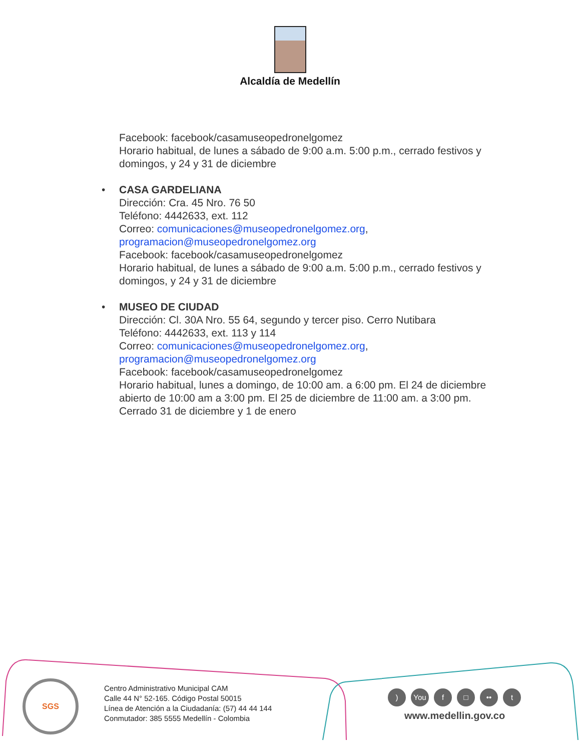Alcaldía de Medellín
Facebook: facebook/casamuseopedronelgomez
Horario habitual, de lunes a sábado de 9:00 a.m. 5:00 p.m., cerrado festivos y domingos, y 24 y 31 de diciembre
• CASA GARDELIANA
Dirección: Cra. 45 Nro. 76 50
Teléfono: 4442633, ext. 112
Correo: comunicaciones@museopedronelgomez.org, programacion@museopedronelgomez.org
Facebook: facebook/casamuseopedronelgomez
Horario habitual, de lunes a sábado de 9:00 a.m. 5:00 p.m., cerrado festivos y domingos, y 24 y 31 de diciembre
• MUSEO DE CIUDAD
Dirección: Cl. 30A Nro. 55 64, segundo y tercer piso. Cerro Nutibara
Teléfono: 4442633, ext. 113 y 114
Correo: comunicaciones@museopedronelgomez.org, programacion@museopedronelgomez.org
Facebook: facebook/casamuseopedronelgomez
Horario habitual, lunes a domingo, de 10:00 am. a 6:00 pm. El 24 de diciembre abierto de 10:00 am a 3:00 pm. El 25 de diciembre de 11:00 am. a 3:00 pm. Cerrado 31 de diciembre y 1 de enero
SGS
Centro Administrativo Municipal CAM
Calle 44 N° 52-165. Código Postal 50015
Línea de Atención a la Ciudadanía: (57) 44 44 144
Conmutador: 385 5555 Medellín - Colombia
) You f □ •• t
www.medellin.gov.co